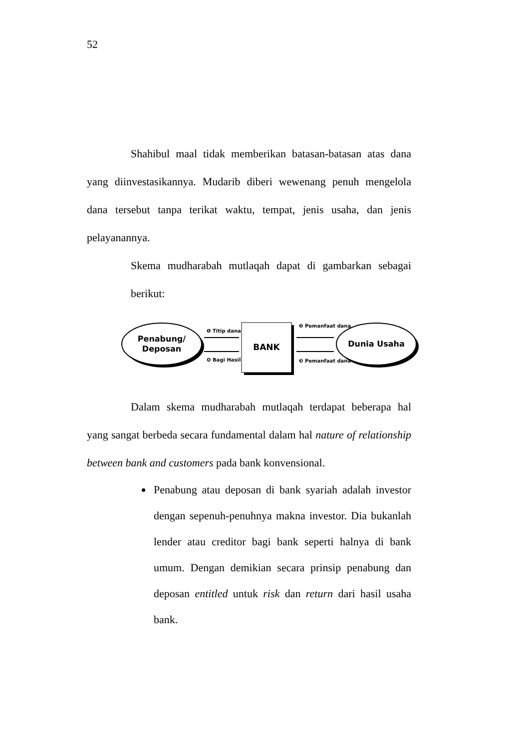52
Shahibul maal tidak memberikan batasan-batasan atas dana yang diinvestasikannya. Mudarib diberi wewenang penuh mengelola dana tersebut tanpa terikat waktu, tempat, jenis usaha, dan jenis pelayanannya.
Skema mudharabah mutlaqah dapat di gambarkan sebagai berikut:
Penabung/
Deposan
BANK
Dunia Usaha
❶ Titip dana
❹ Bagi Hasil
❷ Pemanfaat dana
❸ Pemanfaat dana
Dalam skema mudharabah mutlaqah terdapat beberapa hal yang sangat berbeda secara fundamental dalam hal nature of relationship between bank and customers pada bank konvensional.
Penabung atau deposan di bank syariah adalah investor dengan sepenuh-penuhnya makna investor. Dia bukanlah lender atau creditor bagi bank seperti halnya di bank umum. Dengan demikian secara prinsip penabung dan deposan entitled untuk risk dan return dari hasil usaha bank.